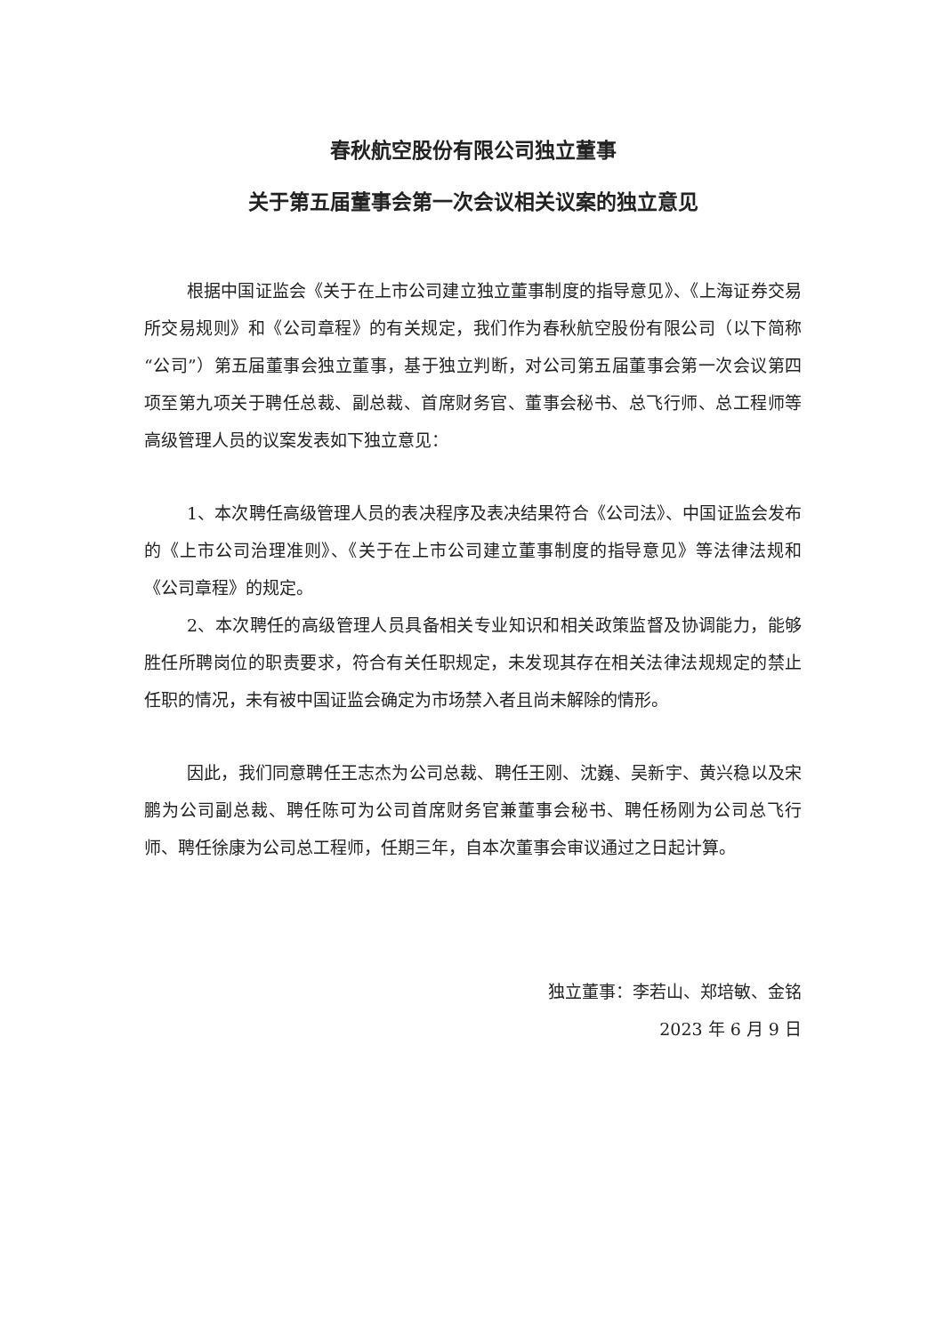春秋航空股份有限公司独立董事
关于第五届董事会第一次会议相关议案的独立意见
根据中国证监会《关于在上市公司建立独立董事制度的指导意见》、《上海证券交易所交易规则》和《公司章程》的有关规定，我们作为春秋航空股份有限公司（以下简称“公司”）第五届董事会独立董事，基于独立判断，对公司第五届董事会第一次会议第四项至第九项关于聘任总裁、副总裁、首席财务官、董事会秘书、总飞行师、总工程师等高级管理人员的议案发表如下独立意见：
1、本次聘任高级管理人员的表决程序及表决结果符合《公司法》、中国证监会发布的《上市公司治理准则》、《关于在上市公司建立董事制度的指导意见》等法律法规和《公司章程》的规定。
2、本次聘任的高级管理人员具备相关专业知识和相关政策监督及协调能力，能够胜任所聘岗位的职责要求，符合有关任职规定，未发现其存在相关法律法规规定的禁止任职的情况，未有被中国证监会确定为市场禁入者且尚未解除的情形。
因此，我们同意聘任王志杰为公司总裁、聘任王刚、沈巍、吴新宇、黄兴稳以及宋鹏为公司副总裁、聘任陈可为公司首席财务官兼董事会秘书、聘任杨刚为公司总飞行师、聘任徐康为公司总工程师，任期三年，自本次董事会审议通过之日起计算。
独立董事：李若山、郑培敏、金铭
2023 年 6 月 9 日